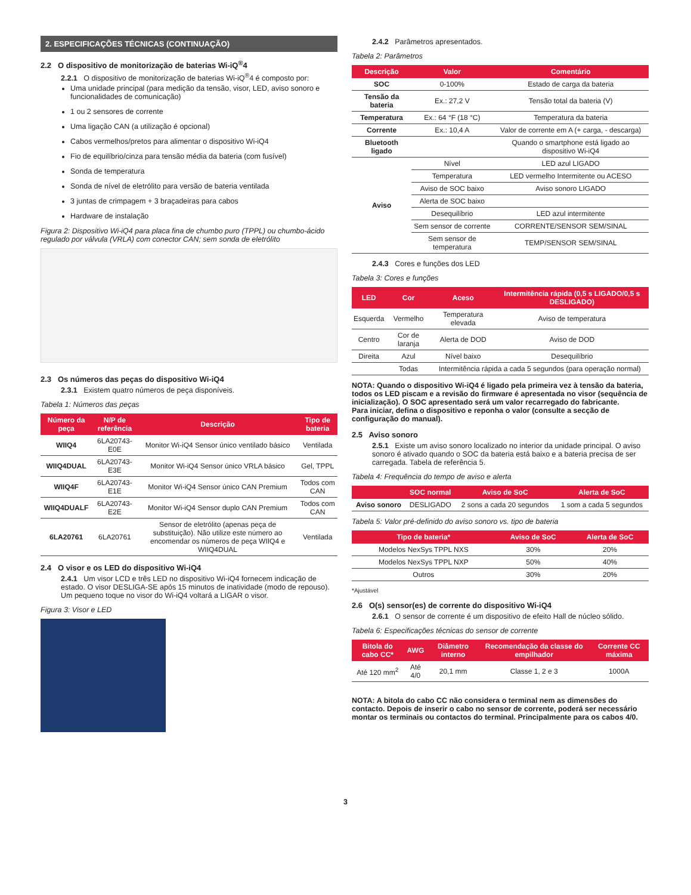2. ESPECIFICAÇÕES TÉCNICAS (CONTINUAÇÃO)
2.2 O dispositivo de monitorização de baterias Wi-iQ<sup>®</sup>4
2.2.1 O dispositivo de monitorização de baterias Wi-iQ<sup>®</sup>4 é composto por:
Uma unidade principal (para medição da tensão, visor, LED, aviso sonoro e funcionalidades de comunicação)
1 ou 2 sensores de corrente
Uma ligação CAN (a utilização é opcional)
Cabos vermelhos/pretos para alimentar o dispositivo Wi-iQ4
Fio de equilíbrio/cinza para tensão média da bateria (com fusível)
Sonda de temperatura
Sonda de nível de eletrólito para versão de bateria ventilada
3 juntas de crimpagem + 3 braçadeiras para cabos
Hardware de instalação
Figura 2: Dispositivo Wi-iQ4 para placa fina de chumbo puro (TPPL) ou chumbo-ácido regulado por válvula (VRLA) com conector CAN; sem sonda de eletrólito
2.3 Os números das peças do dispositivo Wi-iQ4
2.3.1 Existem quatro números de peça disponíveis.
Tabela 1: Números das peças
| Número da peça | N/P de referência | Descrição | Tipo de bateria |
| --- | --- | --- | --- |
| WIIQ4 | 6LA20743-E0E | Monitor Wi-iQ4 Sensor único ventilado básico | Ventilada |
| WIIQ4DUAL | 6LA20743-E3E | Monitor Wi-iQ4 Sensor único VRLA básico | Gel, TPPL |
| WIIQ4F | 6LA20743-E1E | Monitor Wi-iQ4 Sensor único CAN Premium | Todos com CAN |
| WIIQ4DUALF | 6LA20743-E2E | Monitor Wi-iQ4 Sensor duplo CAN Premium | Todos com CAN |
| 6LA20761 | 6LA20761 | Sensor de eletrólito (apenas peça de substituição). Não utilize este número ao encomendar os números de peça WIIQ4 e WIIQ4DUAL | Ventilada |
2.4 O visor e os LED do dispositivo Wi-iQ4
2.4.1 Um visor LCD e três LED no dispositivo Wi-iQ4 fornecem indicação de estado. O visor DESLIGA-SE após 15 minutos de inatividade (modo de repouso). Um pequeno toque no visor do Wi-iQ4 voltará a LIGAR o visor.
Figura 3: Visor e LED
2.4.2 Parâmetros apresentados.
Tabela 2: Parâmetros
| Descrição | Valor | Comentário |
| --- | --- | --- |
| SOC | 0-100% | Estado de carga da bateria |
| Tensão da bateria | Ex.: 27,2 V | Tensão total da bateria (V) |
| Temperatura | Ex.: 64 °F (18 °C) | Temperatura da bateria |
| Corrente | Ex.: 10,4 A | Valor de corrente em A (+ carga, - descarga) |
| Bluetooth ligado | | Quando o smartphone está ligado ao dispositivo Wi-iQ4 |
| Aviso | Nível | LED azul LIGADO |
| | Temperatura | LED vermelho Intermitente ou ACESO |
| | Aviso de SOC baixo | Aviso sonoro LIGADO |
| | Alerta de SOC baixo | |
| | Desequilíbrio | LED azul intermitente |
| | Sem sensor de corrente | CORRENTE/SENSOR SEM/SINAL |
| | Sem sensor de temperatura | TEMP/SENSOR SEM/SINAL |
2.4.3 Cores e funções dos LED
Tabela 3: Cores e funções
| LED | Cor | Aceso | Intermitência rápida (0,5 s LIGADO/0,5 s DESLIGADO) |
| --- | --- | --- | --- |
| Esquerda | Vermelho | Temperatura elevada | Aviso de temperatura |
| Centro | Cor de laranja | Alerta de DOD | Aviso de DOD |
| Direita | Azul | Nível baixo | Desequilíbrio |
| | Todas | Intermitência rápida a cada 5 segundos (para operação normal) | |
NOTA: Quando o dispositivo Wi-iQ4 é ligado pela primeira vez à tensão da bateria, todos os LED piscam e a revisão do firmware é apresentada no visor (sequência de inicialização). O SOC apresentado será um valor recarregado do fabricante.
Para iniciar, defina o dispositivo e reponha o valor (consulte a secção de configuração do manual).
2.5 Aviso sonoro
2.5.1 Existe um aviso sonoro localizado no interior da unidade principal. O aviso sonoro é ativado quando o SOC da bateria está baixo e a bateria precisa de ser carregada. Tabela de referência 5.
Tabela 4: Frequência do tempo de aviso e alerta
| | SOC normal | Aviso de SoC | Alerta de SoC |
| --- | --- | --- | --- |
| Aviso sonoro | DESLIGADO | 2 sons a cada 20 segundos | 1 som a cada 5 segundos |
Tabela 5: Valor pré-definido do aviso sonoro vs. tipo de bateria
| Tipo de bateria* | Aviso de SoC | Alerta de SoC |
| --- | --- | --- |
| Modelos NexSys TPPL NXS | 30% | 20% |
| Modelos NexSys TPPL NXP | 50% | 40% |
| Outros | 30% | 20% |
*Ajustável
2.6 O(s) sensor(es) de corrente do dispositivo Wi-iQ4
2.6.1 O sensor de corrente é um dispositivo de efeito Hall de núcleo sólido.
Tabela 6: Especificações técnicas do sensor de corrente
| Bitola do cabo CC* | AWG | Diâmetro interno | Recomendação da classe do empilhador | Corrente CC máxima |
| --- | --- | --- | --- | --- |
| Até 120 mm<sup>2</sup> | Até 4/0 | 20,1 mm | Classe 1, 2 e 3 | 1000A |
NOTA: A bitola do cabo CC não considera o terminal nem as dimensões do contacto. Depois de inserir o cabo no sensor de corrente, poderá ser necessário montar os terminais ou contactos do terminal. Principalmente para os cabos 4/0.
3